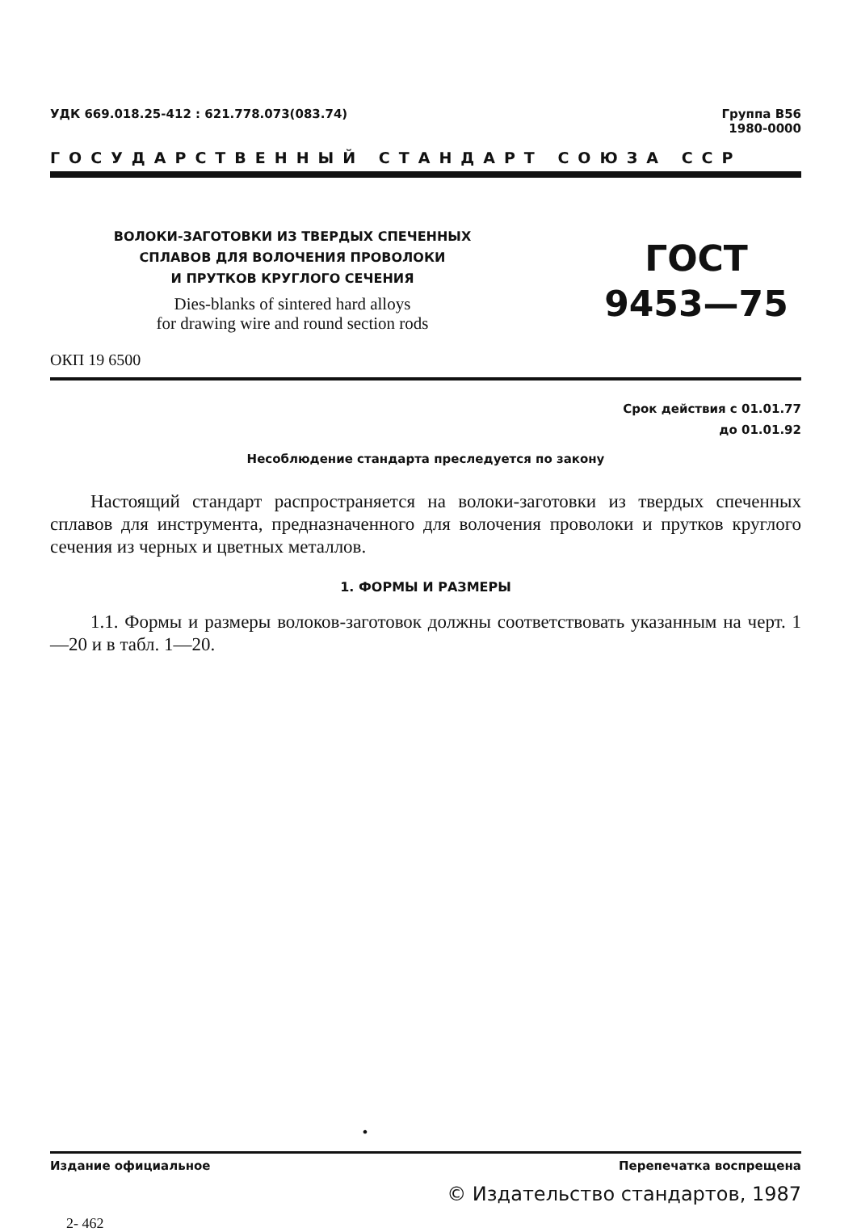УДК 669.018.25-412 : 621.778.073(083.74)
Группа В56
1980-0000
ГОСУДАРСТВЕННЫЙ СТАНДАРТ СОЮЗА ССР
ВОЛОКИ-ЗАГОТОВКИ ИЗ ТВЕРДЫХ СПЕЧЕННЫХ
СПЛАВОВ ДЛЯ ВОЛОЧЕНИЯ ПРОВОЛОКИ
И ПРУТКОВ КРУГЛОГО СЕЧЕНИЯ
Dies-blanks of sintered hard alloys
for drawing wire and round section rods
ГОСТ
9453—75
ОКП 19 6500
Срок действия с 01.01.77
до 01.01.92
Несоблюдение стандарта преследуется по закону
Настоящий стандарт распространяется на волоки-заготовки из твердых спеченных сплавов для инструмента, предназначенного для волочения проволоки и прутков круглого сечения из черных и цветных металлов.
1. ФОРМЫ И РАЗМЕРЫ
1.1. Формы и размеры волоков-заготовок должны соответствовать указанным на черт. 1—20 и в табл. 1—20.
•
Издание официальное Перепечатка воспрещена
© Издательство стандартов, 1987
2- 462